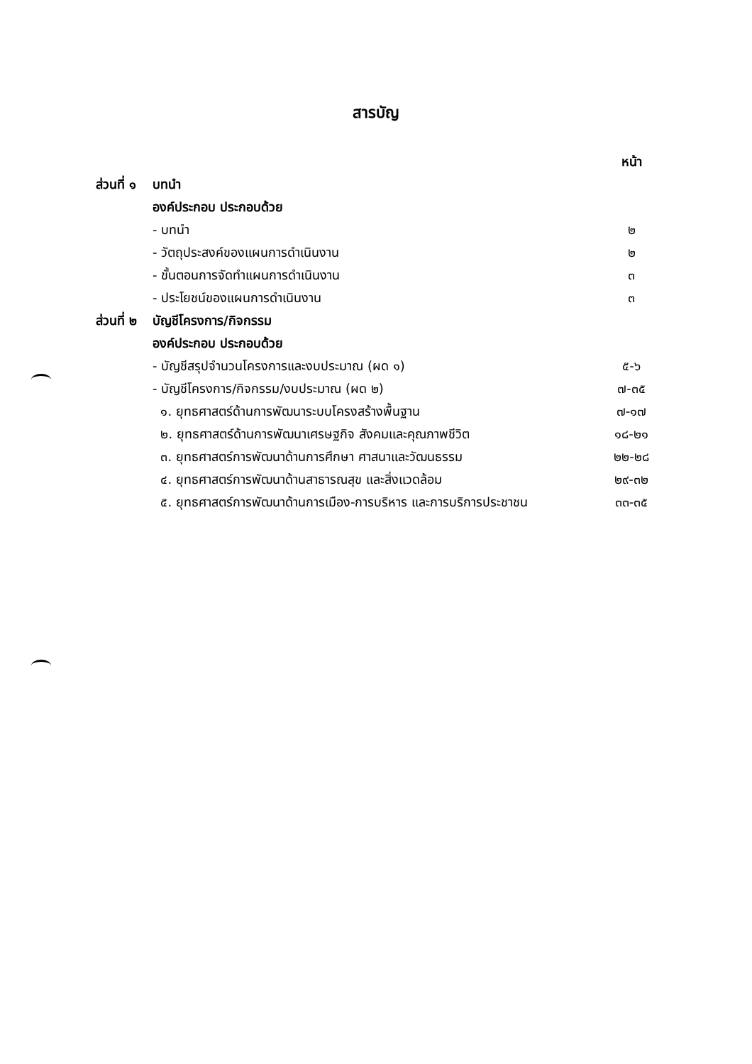สารบัญ
| | | หน้า |
| ส่วนที่ ๑ | บทนำ | |
| | องค์ประกอบ ประกอบด้วย | |
| | - บทนำ | ๒ |
| | - วัตถุประสงค์ของแผนการดำเนินงาน | ๒ |
| | - ขั้นตอนการจัดทำแผนการดำเนินงาน | ๓ |
| | - ประโยชน์ของแผนการดำเนินงาน | ๓ |
| ส่วนที่ ๒ | บัญชีโครงการ/กิจกรรม | |
| | องค์ประกอบ ประกอบด้วย | |
| | - บัญชีสรุปจำนวนโครงการและงบประมาณ (ผด ๑) | ๕-๖ |
| | - บัญชีโครงการ/กิจกรรม/งบประมาณ (ผด ๒) | ๗-๓๕ |
| | ๑. ยุทธศาสตร์ด้านการพัฒนาระบบโครงสร้างพื้นฐาน | ๗-๑๗ |
| | ๒. ยุทธศาสตร์ด้านการพัฒนาเศรษฐกิจ สังคมและคุณภาพชีวิต | ๑๘-๒๑ |
| | ๓. ยุทธศาสตร์การพัฒนาด้านการศึกษา ศาสนาและวัฒนธรรม | ๒๒-๒๘ |
| | ๔. ยุทธศาสตร์การพัฒนาด้านสาธารณสุข และสิ่งแวดล้อม | ๒๙-๓๒ |
| | ๕. ยุทธศาสตร์การพัฒนาด้านการเมือง-การบริหาร และการบริการประชาชน | ๓๓-๓๕ |